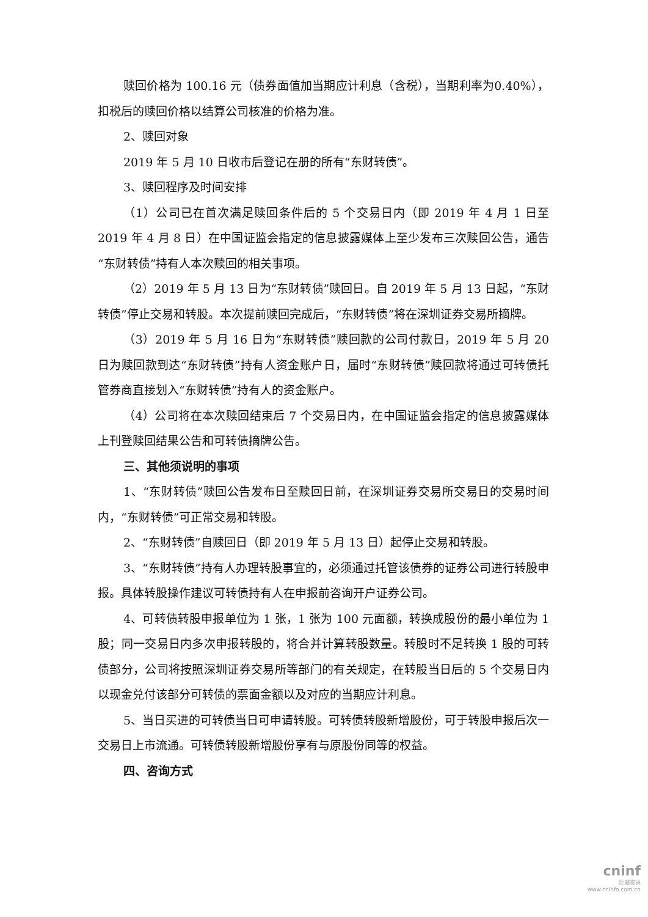赎回价格为 100.16 元（债券面值加当期应计利息（含税），当期利率为0.40%），扣税后的赎回价格以结算公司核准的价格为准。
2、赎回对象
2019 年 5 月 10 日收市后登记在册的所有“东财转债”。
3、赎回程序及时间安排
（1）公司已在首次满足赎回条件后的 5 个交易日内（即 2019 年 4 月 1 日至 2019 年 4 月 8 日）在中国证监会指定的信息披露媒体上至少发布三次赎回公告，通告“东财转债”持有人本次赎回的相关事项。
（2）2019 年 5 月 13 日为“东财转债”赎回日。自 2019 年 5 月 13 日起，“东财转债”停止交易和转股。本次提前赎回完成后，“东财转债”将在深圳证券交易所摘牌。
（3）2019 年 5 月 16 日为“东财转债”赎回款的公司付款日，2019 年 5 月 20 日为赎回款到达“东财转债”持有人资金账户日，届时“东财转债”赎回款将通过可转债托管券商直接划入“东财转债”持有人的资金账户。
（4）公司将在本次赎回结束后 7 个交易日内，在中国证监会指定的信息披露媒体上刊登赎回结果公告和可转债摘牌公告。
三、其他须说明的事项
1、“东财转债”赎回公告发布日至赎回日前，在深圳证券交易所交易日的交易时间内，“东财转债”可正常交易和转股。
2、“东财转债”自赎回日（即 2019 年 5 月 13 日）起停止交易和转股。
3、“东财转债”持有人办理转股事宜的，必须通过托管该债券的证券公司进行转股申报。具体转股操作建议可转债持有人在申报前咨询开户证券公司。
4、可转债转股申报单位为 1 张，1 张为 100 元面额，转换成股份的最小单位为 1 股；同一交易日内多次申报转股的，将合并计算转股数量。转股时不足转换 1 股的可转债部分，公司将按照深圳证券交易所等部门的有关规定，在转股当日后的 5 个交易日内以现金兑付该部分可转债的票面金额以及对应的当期应计利息。
5、当日买进的可转债当日可申请转股。可转债转股新增股份，可于转股申报后次一交易日上市流通。可转债转股新增股份享有与原股份同等的权益。
四、咨询方式
cninf
巨潮资讯
www.cninfo.com.cn